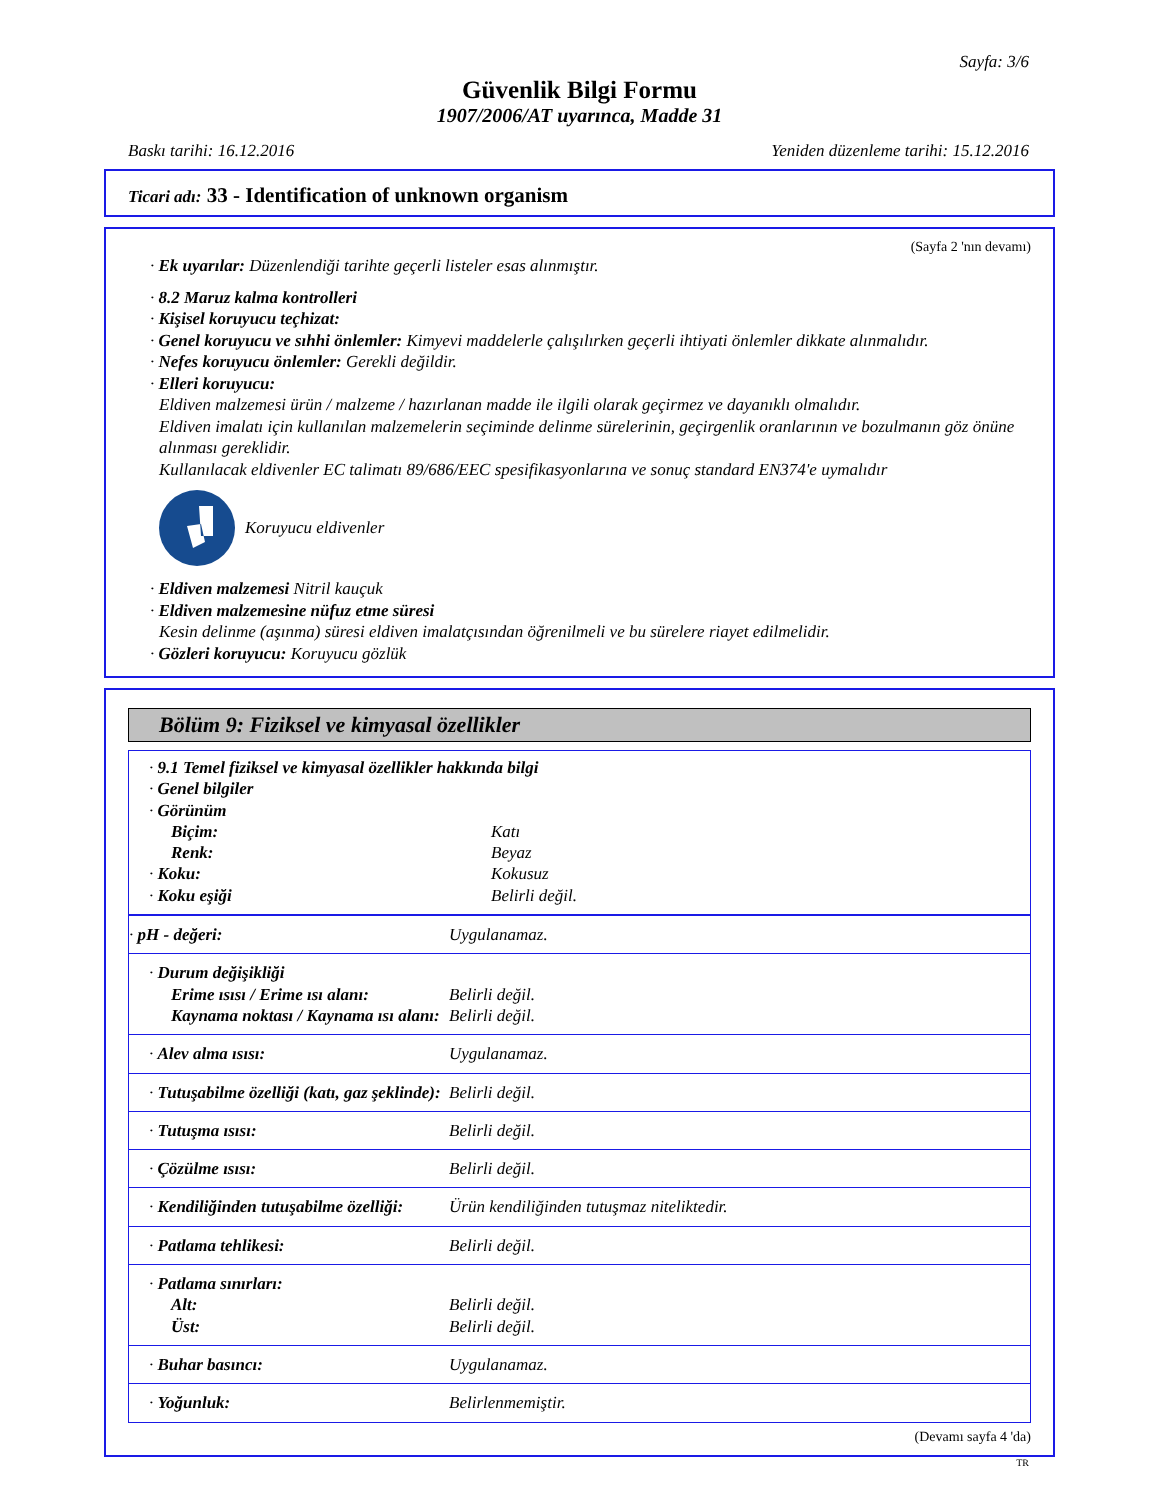Sayfa: 3/6
Güvenlik Bilgi Formu
1907/2006/AT uyarınca, Madde 31
Baskı tarihi: 16.12.2016 Yeniden düzenleme tarihi: 15.12.2016
Ticari adı: 33 - Identification of unknown organism
(Sayfa 2 'nın devamı)
· Ek uyarılar: Düzenlendiği tarihte geçerli listeler esas alınmıştır.
· 8.2 Maruz kalma kontrolleri
· Kişisel koruyucu teçhizat:
· Genel koruyucu ve sıhhi önlemler: Kimyevi maddelerle çalışılırken geçerli ihtiyati önlemler dikkate alınmalıdır.
· Nefes koruyucu önlemler: Gerekli değildir.
· Elleri koruyucu:
Eldiven malzemesi ürün / malzeme / hazırlanan madde ile ilgili olarak geçirmez ve dayanıklı olmalıdır.
Eldiven imalatı için kullanılan malzemelerin seçiminde delinme sürelerinin, geçirgenlik oranlarının ve bozulmanın göz önüne alınması gereklidir.
Kullanılacak eldivenler EC talimatı 89/686/EEC spesifikasyonlarına ve sonuç standard EN374'e uymalıdır
Koruyucu eldivenler
· Eldiven malzemesi Nitril kauçuk
· Eldiven malzemesine nüfuz etme süresi
Kesin delinme (aşınma) süresi eldiven imalatçısından öğrenilmeli ve bu sürelere riayet edilmelidir.
· Gözleri koruyucu: Koruyucu gözlük
Bölüm 9: Fiziksel ve kimyasal özellikler
| · 9.1 Temel fiziksel ve kimyasal özellikler hakkında bilgi | |
| · Genel bilgiler | |
| · Görünüm | |
| Biçim: | Katı |
| Renk: | Beyaz |
| · Koku: | Kokusuz |
| · Koku eşiği | Belirli değil. |
| · pH - değeri: | Uygulanamaz. |
| · Durum değişikliği | |
| Erime ısısı / Erime ısı alanı: | Belirli değil. |
| Kaynama noktası / Kaynama ısı alanı: | Belirli değil. |
| · Alev alma ısısı: | Uygulanamaz. |
| · Tutuşabilme özelliği (katı, gaz şeklinde): | Belirli değil. |
| · Tutuşma ısısı: | Belirli değil. |
| · Çözülme ısısı: | Belirli değil. |
| · Kendiliğinden tutuşabilme özelliği: | Ürün kendiliğinden tutuşmaz niteliktedir. |
| · Patlama tehlikesi: | Belirli değil. |
| · Patlama sınırları: | |
| Alt: | Belirli değil. |
| Üst: | Belirli değil. |
| · Buhar basıncı: | Uygulanamaz. |
| · Yoğunluk: | Belirlenmemiştir. |
(Devamı sayfa 4 'da)
TR